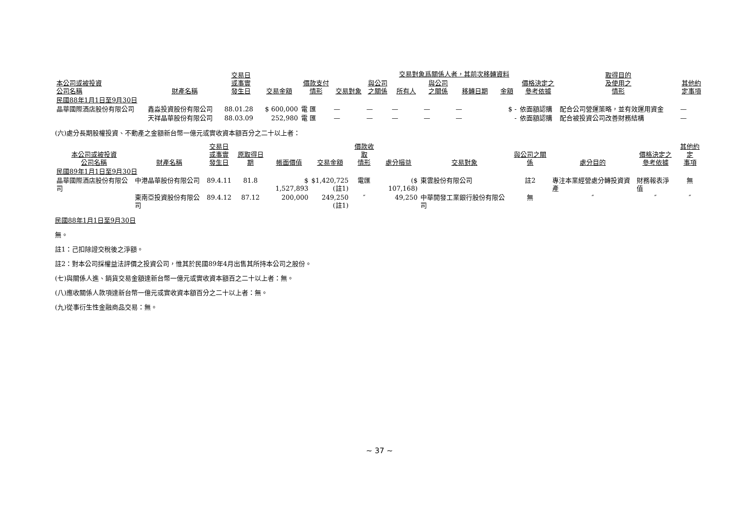| 本公司或被投資 公司名稱 | 財產名稱 | 交易日 或事實 發生日 | 交易金額 | 價款支付 情形 | 交易對象 | 與公司 之關係 | 交易對象爲關係人者，其前次移轉資料 | | | | 價格決定之 參考依據 | 取得目的 及使用之 情形 | 其他約 定事項 |
| --- | --- | --- | --- | --- | --- | --- | --- | --- | --- | --- | --- | --- | --- |
| | | | | | | | 所有人 | 與公司 之關係 | 移轉日期 | 金額 | | | |
| 民國88年1月1日至9月30日 | | | | | | | | | | | | | |
| 晶華國際酒店股份有限公司 | 鑫淼投資股份有限公司 | 88.01.28 | $ 600,000 | 電 匯 | — | — | — | — | — | $ - | 依面額認購 | 配合公司營運策略，並有效運用資金 | — |
| | 天祥晶華股份有限公司 | 88.03.09 | 252,980 | 電 匯 | — | — | — | — | — | - | 依面額認購 | 配合被投資公司改善財務結構 | — |
(六)處分長期股權投資、不動產之金額新台幣一億元或實收資本額百分之二十以上者：
| 本公司或被投資 公司名稱 | 財產名稱 | 交易日 或事實 發生日 | 原取得日期 | 帳面價值 | 交易金額 | 價款收取 情形 | 處分損益 | 交易對象 | 與公司之關係 | 處分目的 | 價格決定之 參考依據 | 其他約定 事項 |
| --- | --- | --- | --- | --- | --- | --- | --- | --- | --- | --- | --- | --- |
| 民國89年1月1日至9月30日 | | | | | | | | | | | | |
| 晶華國際酒店股份有限公司 | 中港晶華股份有限公司 | 89.4.11 | 81.8 | $ 1,527,893 | $1,420,725 (註1) | 電匯 | ($ 107,168) | 東雲股份有限公司 | 註2 | 專注本業經營處分轉投資資產 | 財務報表淨值 | 無 |
| | 東南亞投資股份有限公司 | 89.4.12 | 87.12 | 200,000 | 249,250 (註1) | ″ | 49,250 | 中華開發工業銀行股份有限公司 | 無 | ″ | ″ | ″ |
民國88年1月1日至9月30日
無。
註1：己扣除證交稅後之淨額。
註2：對本公司採權益法評價之投資公司，惟其於民國89年4月出售其所持本公司之股份。
(七)與關係人進、銷貨交易金額達新台幣一億元或實收資本額百之二十以上者：無。
(八)應收關係人款項達新台幣一億元或實收資本額百分之二十以上者：無。
(九)從事衍生性金融商品交易：無。
~ 37 ~